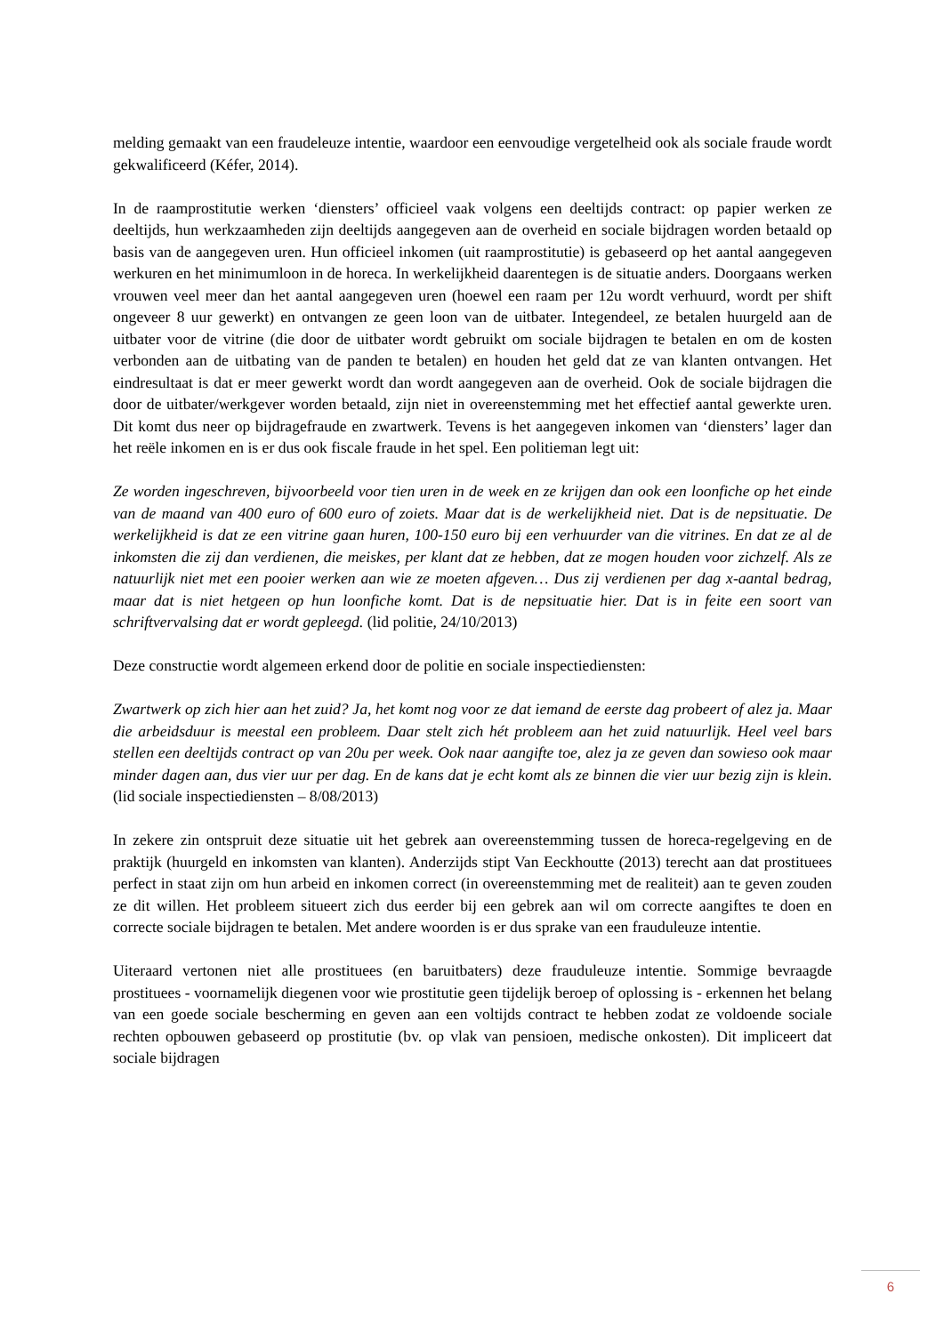melding gemaakt van een fraudeleuze intentie, waardoor een eenvoudige vergetelheid ook als sociale fraude wordt gekwalificeerd (Kéfer, 2014).
In de raamprostitutie werken ‘diensters’ officieel vaak volgens een deeltijds contract: op papier werken ze deeltijds, hun werkzaamheden zijn deeltijds aangegeven aan de overheid en sociale bijdragen worden betaald op basis van de aangegeven uren. Hun officieel inkomen (uit raamprostitutie) is gebaseerd op het aantal aangegeven werkuren en het minimumloon in de horeca. In werkelijkheid daarentegen is de situatie anders. Doorgaans werken vrouwen veel meer dan het aantal aangegeven uren (hoewel een raam per 12u wordt verhuurd, wordt per shift ongeveer 8 uur gewerkt) en ontvangen ze geen loon van de uitbater. Integendeel, ze betalen huurgeld aan de uitbater voor de vitrine (die door de uitbater wordt gebruikt om sociale bijdragen te betalen en om de kosten verbonden aan de uitbating van de panden te betalen) en houden het geld dat ze van klanten ontvangen. Het eindresultaat is dat er meer gewerkt wordt dan wordt aangegeven aan de overheid. Ook de sociale bijdragen die door de uitbater/werkgever worden betaald, zijn niet in overeenstemming met het effectief aantal gewerkte uren. Dit komt dus neer op bijdragefraude en zwartwerk. Tevens is het aangegeven inkomen van ‘diensters’ lager dan het reële inkomen en is er dus ook fiscale fraude in het spel. Een politieman legt uit:
Ze worden ingeschreven, bijvoorbeeld voor tien uren in de week en ze krijgen dan ook een loonfiche op het einde van de maand van 400 euro of 600 euro of zoiets. Maar dat is de werkelijkheid niet. Dat is de nepsituatie. De werkelijkheid is dat ze een vitrine gaan huren, 100-150 euro bij een verhuurder van die vitrines. En dat ze al de inkomsten die zij dan verdienen, die meiskes, per klant dat ze hebben, dat ze mogen houden voor zichzelf. Als ze natuurlijk niet met een pooier werken aan wie ze moeten afgeven… Dus zij verdienen per dag x-aantal bedrag, maar dat is niet hetgeen op hun loonfiche komt. Dat is de nepsituatie hier. Dat is in feite een soort van schriftvervalsing dat er wordt gepleegd. (lid politie, 24/10/2013)
Deze constructie wordt algemeen erkend door de politie en sociale inspectiediensten:
Zwartwerk op zich hier aan het zuid? Ja, het komt nog voor ze dat iemand de eerste dag probeert of alez ja. Maar die arbeidsduur is meestal een probleem. Daar stelt zich hét probleem aan het zuid natuurlijk. Heel veel bars stellen een deeltijds contract op van 20u per week. Ook naar aangifte toe, alez ja ze geven dan sowieso ook maar minder dagen aan, dus vier uur per dag. En de kans dat je echt komt als ze binnen die vier uur bezig zijn is klein. (lid sociale inspectiediensten – 8/08/2013)
In zekere zin ontspruit deze situatie uit het gebrek aan overeenstemming tussen de horeca-regelgeving en de praktijk (huurgeld en inkomsten van klanten). Anderzijds stipt Van Eeckhoutte (2013) terecht aan dat prostituees perfect in staat zijn om hun arbeid en inkomen correct (in overeenstemming met de realiteit) aan te geven zouden ze dit willen. Het probleem situeert zich dus eerder bij een gebrek aan wil om correcte aangiftes te doen en correcte sociale bijdragen te betalen. Met andere woorden is er dus sprake van een frauduleuze intentie.
Uiteraard vertonen niet alle prostituees (en baruitbaters) deze frauduleuze intentie. Sommige bevraagde prostituees - voornamelijk diegenen voor wie prostitutie geen tijdelijk beroep of oplossing is - erkennen het belang van een goede sociale bescherming en geven aan een voltijds contract te hebben zodat ze voldoende sociale rechten opbouwen gebaseerd op prostitutie (bv. op vlak van pensioen, medische onkosten). Dit impliceert dat sociale bijdragen
6